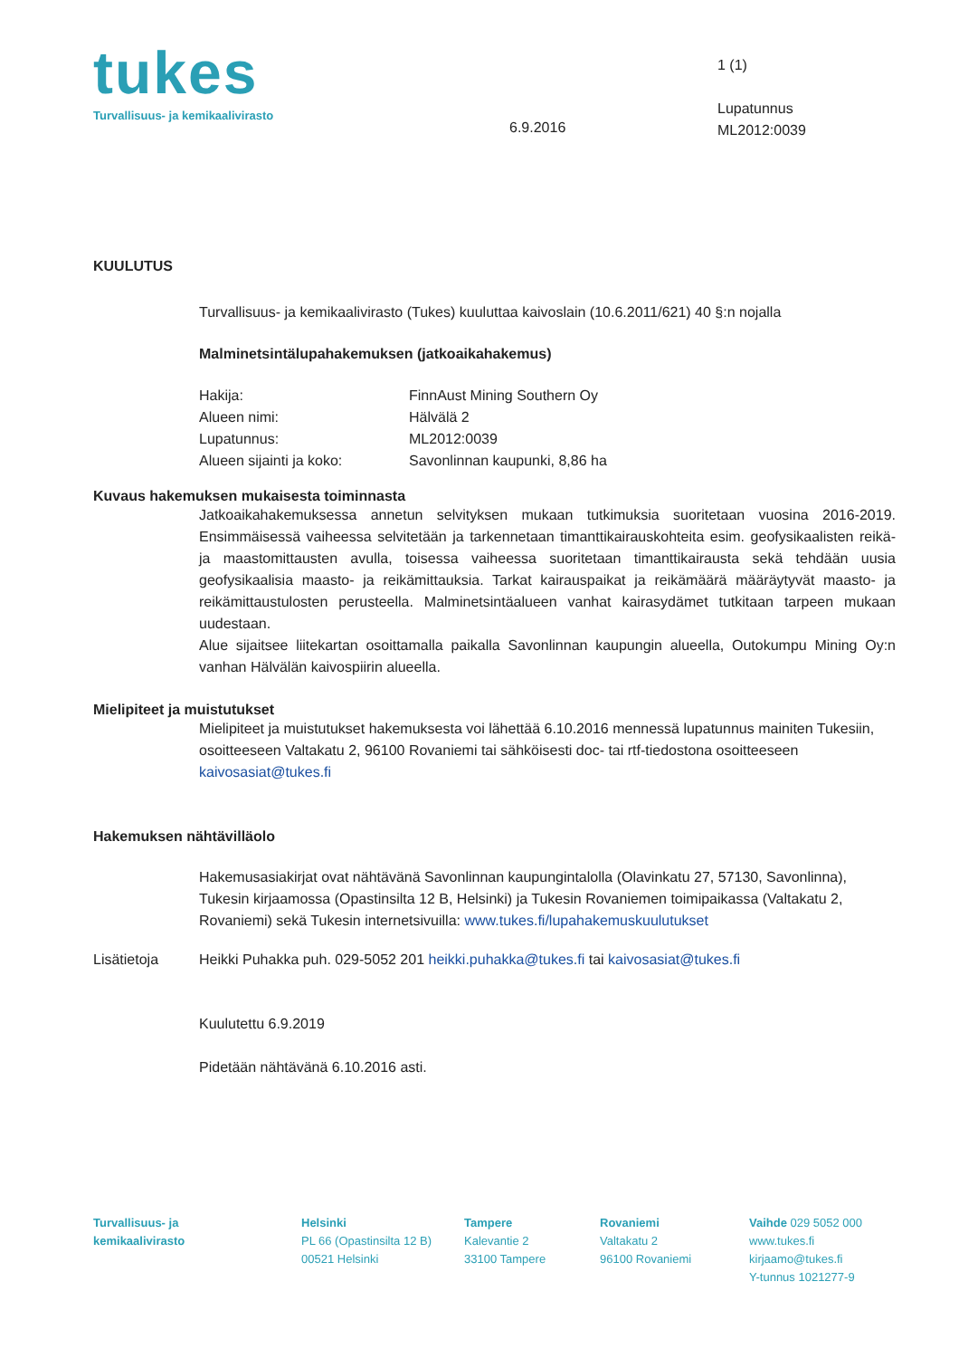tukes
Turvallisuus- ja kemikaalivirasto
6.9.2016
1 (1)
Lupatunnus
ML2012:0039
KUULUTUS
Turvallisuus- ja kemikaalivirasto (Tukes) kuuluttaa kaivoslain (10.6.2011/621) 40 §:n nojalla
Malminetsintälupahakemuksen (jatkoaikahakemus)
Hakija: FinnAust Mining Southern Oy
Alueen nimi: Hälvälä 2
Lupatunnus: ML2012:0039
Alueen sijainti ja koko: Savonlinnan kaupunki, 8,86 ha
Kuvaus hakemuksen mukaisesta toiminnasta
Jatkoaikahakemuksessa annetun selvityksen mukaan tutkimuksia suoritetaan vuosina 2016-2019. Ensimmäisessä vaiheessa selvitetään ja tarkennetaan timanttikairauskohteita esim. geofysikaalisten reikä- ja maastomittausten avulla, toisessa vaiheessa suoritetaan timanttikairausta sekä tehdään uusia geofysikaalisia maasto- ja reikämittauksia. Tarkat kairauspaikat ja reikämäärä määräytyvät maasto- ja reikämittaustulosten perusteella. Malminetsintäalueen vanhat kairasydämet tutkitaan tarpeen mukaan uudestaan.
Alue sijaitsee liitekartan osoittamalla paikalla Savonlinnan kaupungin alueella, Outokumpu Mining Oy:n vanhan Hälvälän kaivospiirin alueella.
Mielipiteet ja muistutukset
Mielipiteet ja muistutukset hakemuksesta voi lähettää 6.10.2016 mennessä lupatunnus mainiten Tukesiin, osoitteeseen Valtakatu 2, 96100 Rovaniemi tai sähköisesti doc- tai rtf-tiedostona osoitteeseen kaivosasiat@tukes.fi
Hakemuksen nähtävilläolo
Hakemusasiakirjat ovat nähtävänä Savonlinnan kaupungintalolla (Olavinkatu 27, 57130, Savonlinna), Tukesin kirjaamossa (Opastinsilta 12 B, Helsinki) ja Tukesin Rovaniemen toimipaikassa (Valtakatu 2, Rovaniemi) sekä Tukesin internetsivuilla: www.tukes.fi/lupahakemuskuulutukset
Lisätietoja Heikki Puhakka puh. 029-5052 201 heikki.puhakka@tukes.fi tai kaivosasiat@tukes.fi
Kuulutettu 6.9.2019
Pidetään nähtävänä 6.10.2016 asti.
Turvallisuus- ja
kemikaalivirasto
Helsinki
PL 66 (Opastinsilta 12 B)
00521 Helsinki
Tampere
Kalevantie 2
33100 Tampere
Rovaniemi
Valtakatu 2
96100 Rovaniemi
Vaihde 029 5052 000
www.tukes.fi
kirjaamo@tukes.fi
Y-tunnus 1021277-9